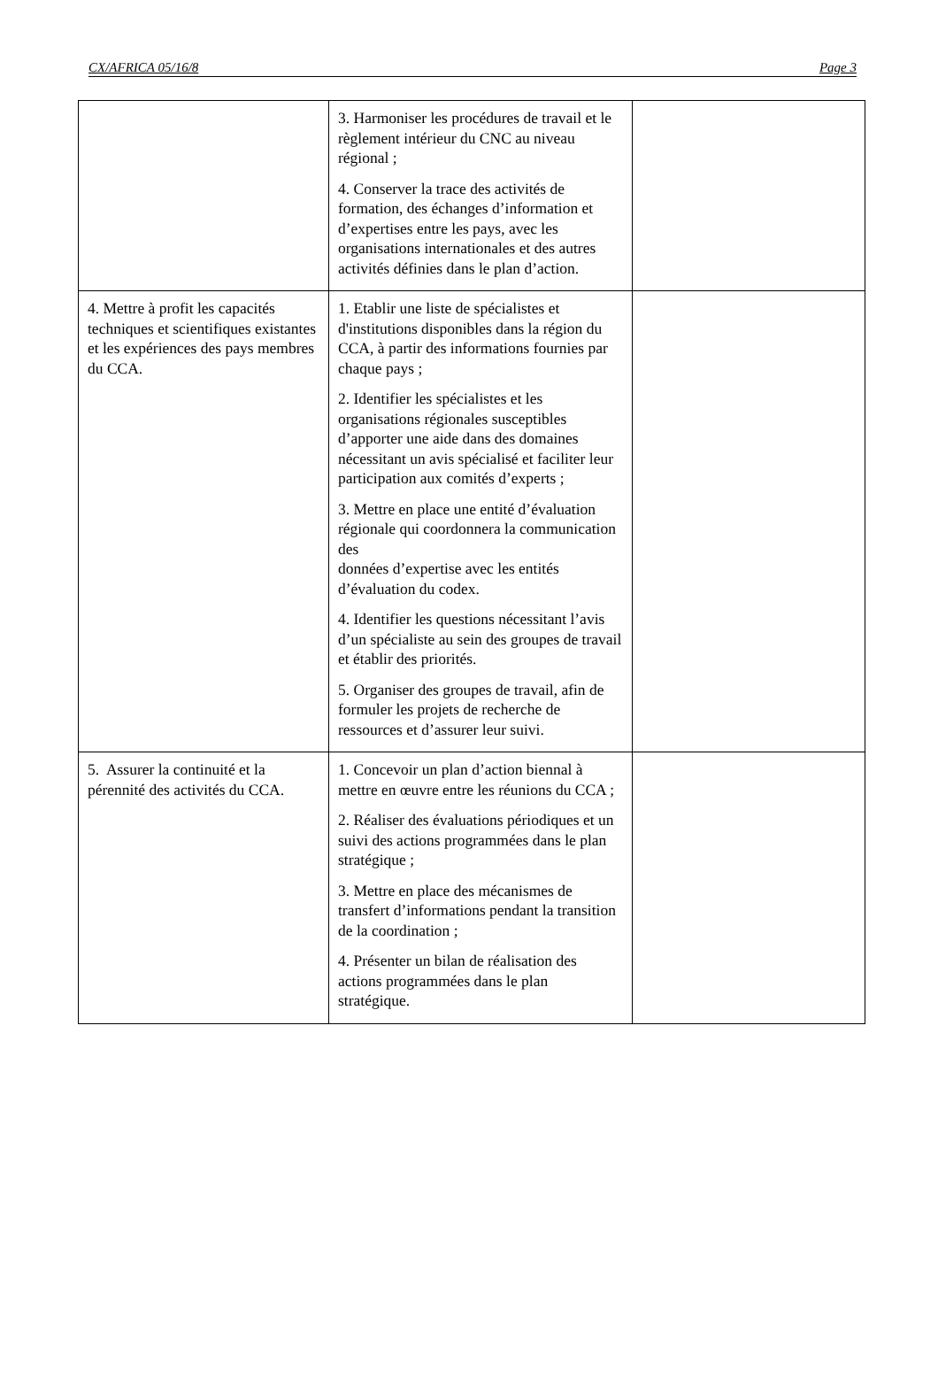CX/AFRICA 05/16/8 Page 3
| | 3. Harmoniser les procédures de travail et le règlement intérieur du CNC au niveau régional ; 4. Conserver la trace des activités de formation, des échanges d’information et d’expertises entre les pays, avec les organisations internationales et des autres activités définies dans le plan d’action. | |
| 4. Mettre à profit les capacités techniques et scientifiques existantes et les expériences des pays membres du CCA. | 1. Etablir une liste de spécialistes et d'institutions disponibles dans la région du CCA, à partir des informations fournies par chaque pays ; 2. Identifier les spécialistes et les organisations régionales susceptibles d’apporter une aide dans des domaines nécessitant un avis spécialisé et faciliter leur participation aux comités d’experts ; 3. Mettre en place une entité d’évaluation régionale qui coordonnera la communication des données d’expertise avec les entités d’évaluation du codex. 4. Identifier les questions nécessitant l’avis d’un spécialiste au sein des groupes de travail et établir des priorités. 5. Organiser des groupes de travail, afin de formuler les projets de recherche de ressources et d’assurer leur suivi. | |
| 5. Assurer la continuité et la pérennité des activités du CCA. | 1. Concevoir un plan d’action biennal à mettre en œuvre entre les réunions du CCA ; 2. Réaliser des évaluations périodiques et un suivi des actions programmées dans le plan stratégique ; 3. Mettre en place des mécanismes de transfert d’informations pendant la transition de la coordination ; 4. Présenter un bilan de réalisation des actions programmées dans le plan stratégique. | |